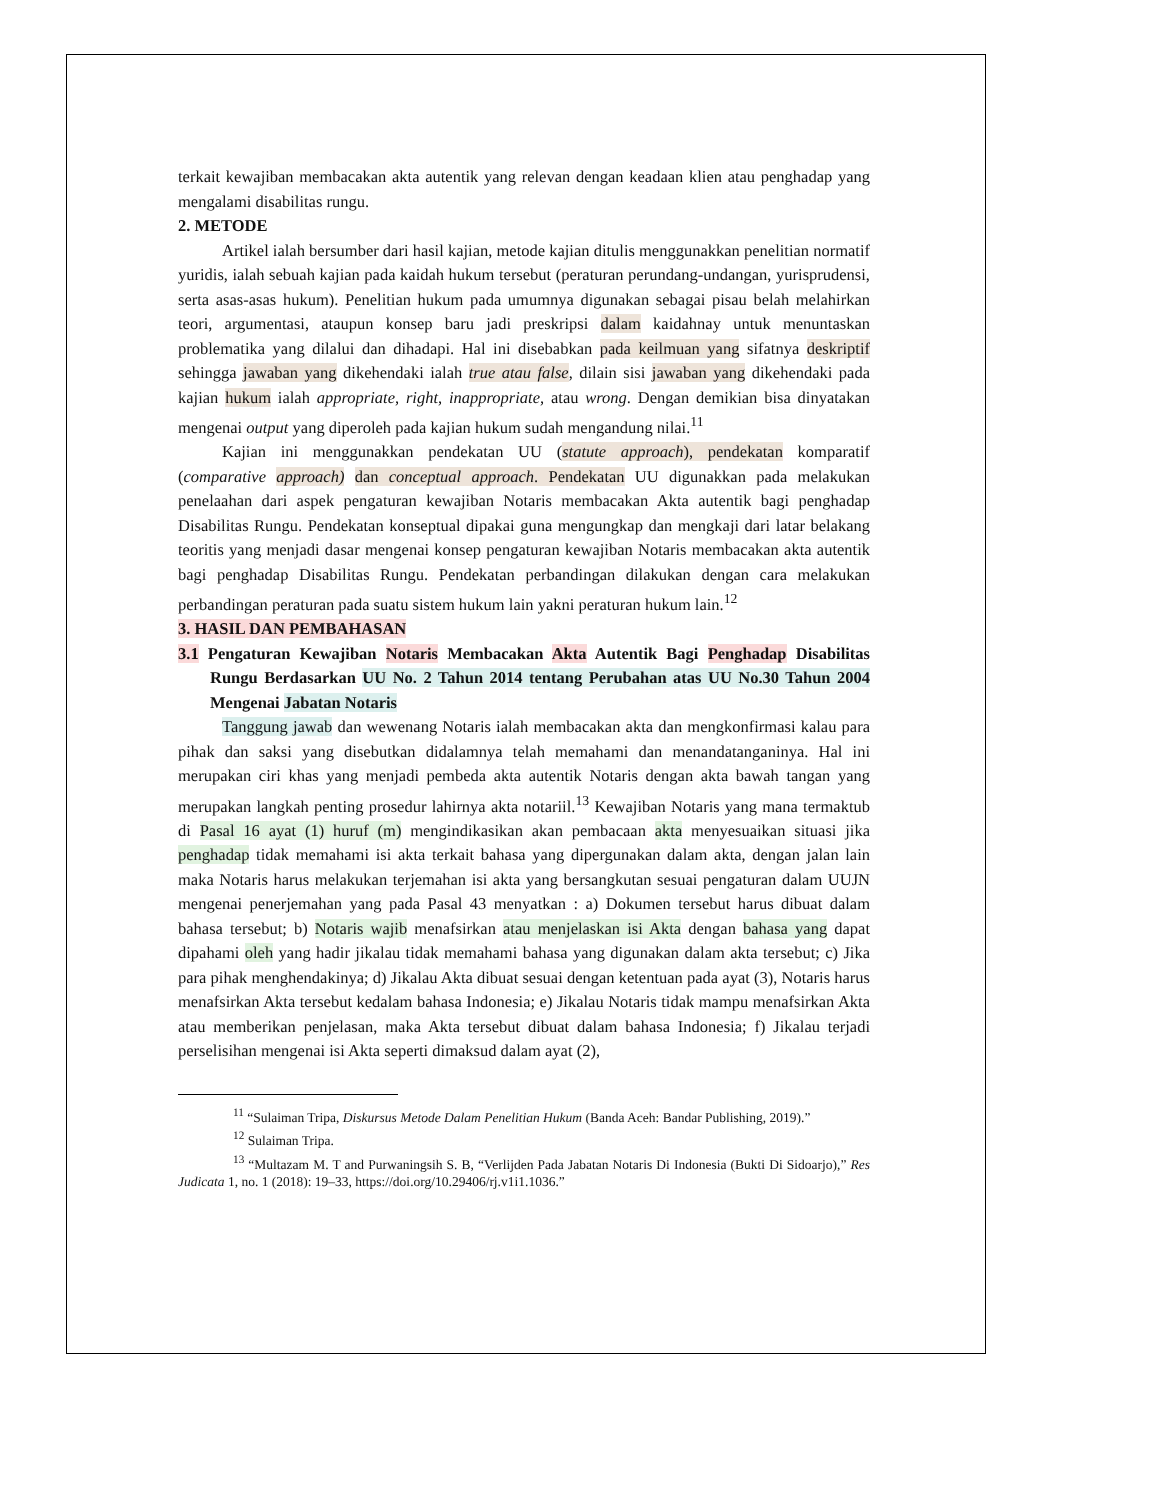terkait kewajiban membacakan akta autentik yang relevan dengan keadaan klien atau penghadap yang mengalami disabilitas rungu.
2. METODE
Artikel ialah bersumber dari hasil kajian, metode kajian ditulis menggunakkan penelitian normatif yuridis, ialah sebuah kajian pada kaidah hukum tersebut (peraturan perundang-undangan, yurisprudensi, serta asas-asas hukum). Penelitian hukum pada umumnya digunakan sebagai pisau belah melahirkan teori, argumentasi, ataupun konsep baru jadi preskripsi dalam kaidahnay untuk menuntaskan problematika yang dilalui dan dihadapi. Hal ini disebabkan pada keilmuan yang sifatnya deskriptif sehingga jawaban yang dikehendaki ialah true atau false, dilain sisi jawaban yang dikehendaki pada kajian hukum ialah appropriate, right, inappropriate, atau wrong. Dengan demikian bisa dinyatakan mengenai output yang diperoleh pada kajian hukum sudah mengandung nilai.<sup>11</sup>
Kajian ini menggunakkan pendekatan UU (statute approach), pendekatan komparatif (comparative approach) dan conceptual approach. Pendekatan UU digunakkan pada melakukan penelaahan dari aspek pengaturan kewajiban Notaris membacakan Akta autentik bagi penghadap Disabilitas Rungu. Pendekatan konseptual dipakai guna mengungkap dan mengkaji dari latar belakang teoritis yang menjadi dasar mengenai konsep pengaturan kewajiban Notaris membacakan akta autentik bagi penghadap Disabilitas Rungu. Pendekatan perbandingan dilakukan dengan cara melakukan perbandingan peraturan pada suatu sistem hukum lain yakni peraturan hukum lain.<sup>12</sup>
3. HASIL DAN PEMBAHASAN
3.1 Pengaturan Kewajiban Notaris Membacakan Akta Autentik Bagi Penghadap Disabilitas Rungu Berdasarkan UU No. 2 Tahun 2014 tentang Perubahan atas UU No.30 Tahun 2004 Mengenai Jabatan Notaris
Tanggung jawab dan wewenang Notaris ialah membacakan akta dan mengkonfirmasi kalau para pihak dan saksi yang disebutkan didalamnya telah memahami dan menandatanganinya. Hal ini merupakan ciri khas yang menjadi pembeda akta autentik Notaris dengan akta bawah tangan yang merupakan langkah penting prosedur lahirnya akta notariil.<sup>13</sup> Kewajiban Notaris yang mana termaktub di Pasal 16 ayat (1) huruf (m) mengindikasikan akan pembacaan akta menyesuaikan situasi jika penghadap tidak memahami isi akta terkait bahasa yang dipergunakan dalam akta, dengan jalan lain maka Notaris harus melakukan terjemahan isi akta yang bersangkutan sesuai pengaturan dalam UUJN mengenai penerjemahan yang pada Pasal 43 menyatkan : a) Dokumen tersebut harus dibuat dalam bahasa tersebut; b) Notaris wajib menafsirkan atau menjelaskan isi Akta dengan bahasa yang dapat dipahami oleh yang hadir jikalau tidak memahami bahasa yang digunakan dalam akta tersebut; c) Jika para pihak menghendakinya; d) Jikalau Akta dibuat sesuai dengan ketentuan pada ayat (3), Notaris harus menafsirkan Akta tersebut kedalam bahasa Indonesia; e) Jikalau Notaris tidak mampu menafsirkan Akta atau memberikan penjelasan, maka Akta tersebut dibuat dalam bahasa Indonesia; f) Jikalau terjadi perselisihan mengenai isi Akta seperti dimaksud dalam ayat (2),
<sup>11</sup> “Sulaiman Tripa, Diskursus Metode Dalam Penelitian Hukum (Banda Aceh: Bandar Publishing, 2019).”
<sup>12</sup> Sulaiman Tripa.
<sup>13</sup> “Multazam M. T and Purwaningsih S. B, “Verlijden Pada Jabatan Notaris Di Indonesia (Bukti Di Sidoarjo),” Res Judicata 1, no. 1 (2018): 19–33, https://doi.org/10.29406/rj.v1i1.1036.”